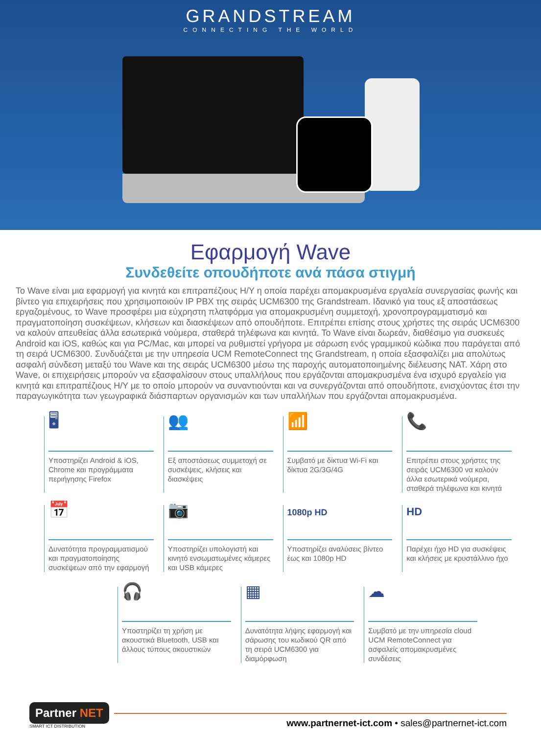GRANDSTREAM
CONNECTING THE WORLD
Εφαρμογή Wave
Συνδεθείτε οπουδήποτε ανά πάσα στιγμή
Το Wave είναι μια εφαρμογή για κινητά και επιτραπέζιους Η/Υ η οποία παρέχει απομακρυσμένα εργαλεία συνεργασίας φωνής και βίντεο για επιχειρήσεις που χρησιμοποιούν IP PBX της σειράς UCM6300 της Grandstream. Ιδανικό για τους εξ αποστάσεως εργαζομένους, το Wave προσφέρει μια εύχρηστη πλατφόρμα για απομακρυσμένη συμμετοχή, χρονοπρογραμματισμό και πραγματοποίηση συσκέψεων, κλήσεων και διασκέψεων από οπουδήποτε. Επιτρέπει επίσης στους χρήστες της σειράς UCM6300 να καλούν απευθείας άλλα εσωτερικά νούμερα, σταθερά τηλέφωνα και κινητά. Το Wave είναι δωρεάν, διαθέσιμο για συσκευές Android και iOS, καθώς και για PC/Mac, και μπορεί να ρυθμιστεί γρήγορα με σάρωση ενός γραμμικού κώδικα που παράγεται από τη σειρά UCM6300. Συνδυάζεται με την υπηρεσία UCM RemoteConnect της Grandstream, η οποία εξασφαλίζει μια απολύτως ασφαλή σύνδεση μεταξύ του Wave και της σειράς UCM6300 μέσω της παροχής αυτοματοποιημένης διέλευσης NAT. Χάρη στο Wave, οι επιχειρήσεις μπορούν να εξασφαλίσουν στους υπαλλήλους που εργάζονται απομακρυσμένα ένα ισχυρό εργαλείο για κινητά και επιτραπέζιους Η/Υ με το οποίο μπορούν να συναντιούνται και να συνεργάζονται από οπουδήποτε, ενισχύοντας έτσι την παραγωγικότητα των γεωγραφικά διάσπαρτων οργανισμών και των υπαλλήλων που εργάζονται απομακρυσμένα.
🖥
Υποστηρίζει Android & iOS, Chrome και προγράμματα περιήγησης Firefox
👥
Εξ αποστάσεως συμμετοχή σε συσκέψεις, κλήσεις και διασκέψεις
📶
Συμβατό με δίκτυα Wi-Fi και δίκτυα 2G/3G/4G
📞
Επιτρέπει στους χρήστες της σειράς UCM6300 να καλούν άλλα εσωτερικά νούμερα, σταθερά τηλέφωνα και κινητά
📅
Δυνατότητα προγραμματισμού και πραγματοποίησης συσκέψεων από την εφαρμογή
📷
Υποστηρίζει υπολογιστή και κινητό ενσωματωμένες κάμερες και USB κάμερες
1080p HD
Υποστηρίζει αναλύσεις βίντεο έως και 1080p HD
HD
Παρέχει ήχο HD για συσκέψεις και κλήσεις με κρυστάλλινο ήχο
🎧
Υποστηρίζει τη χρήση με ακουστικά Bluetooth, USB και άλλους τύπους ακουστικών
▦
Δυνατότητα λήψης εφαρμογή και σάρωσης του κωδικού QR από τη σειρά UCM6300 για διαμόρφωση
☁
Συμβατό με την υπηρεσία cloud UCM RemoteConnect για ασφαλείς απομακρυσμένες συνδέσεις
Partner NET
SMART ICT DISTRIBUTION
www.partnernet-ict.com • sales@partnernet-ict.com